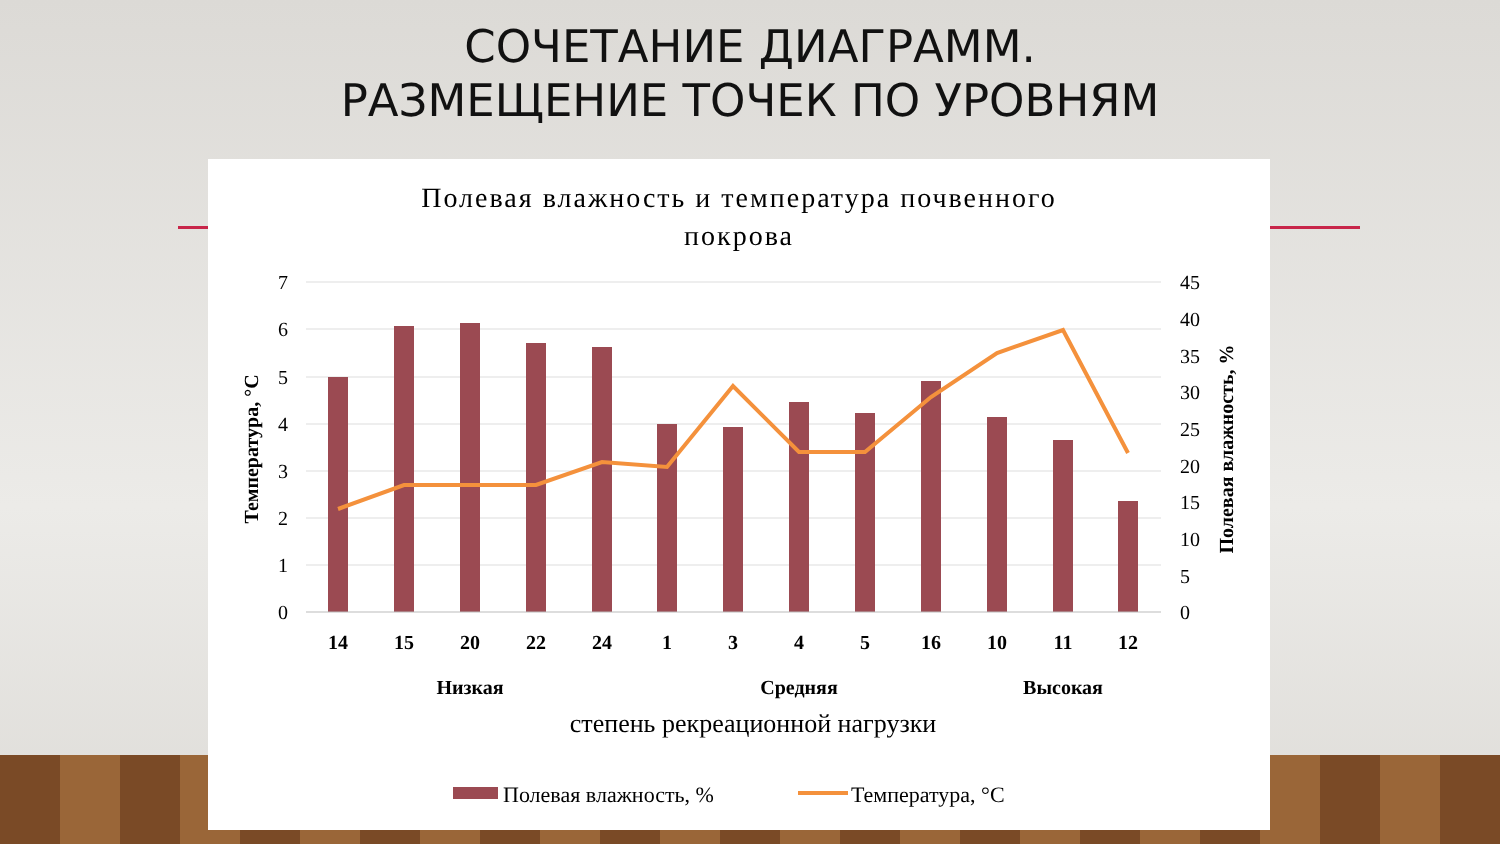СОЧЕТАНИЕ ДИАГРАММ.
РАЗМЕЩЕНИЕ ТОЧЕК ПО УРОВНЯМ
Полевая влажность и температура почвенного
покрова
7
6
5
4
3
2
1
0
45
40
35
30
25
20
15
10
5
0
Температура, °C
Полевая влажность, %
14
15
20
22
24
1
3
4
5
16
10
11
12
Низкая
Средняя
Высокая
степень рекреационной нагрузки
Полевая влажность, %
Температура, °C